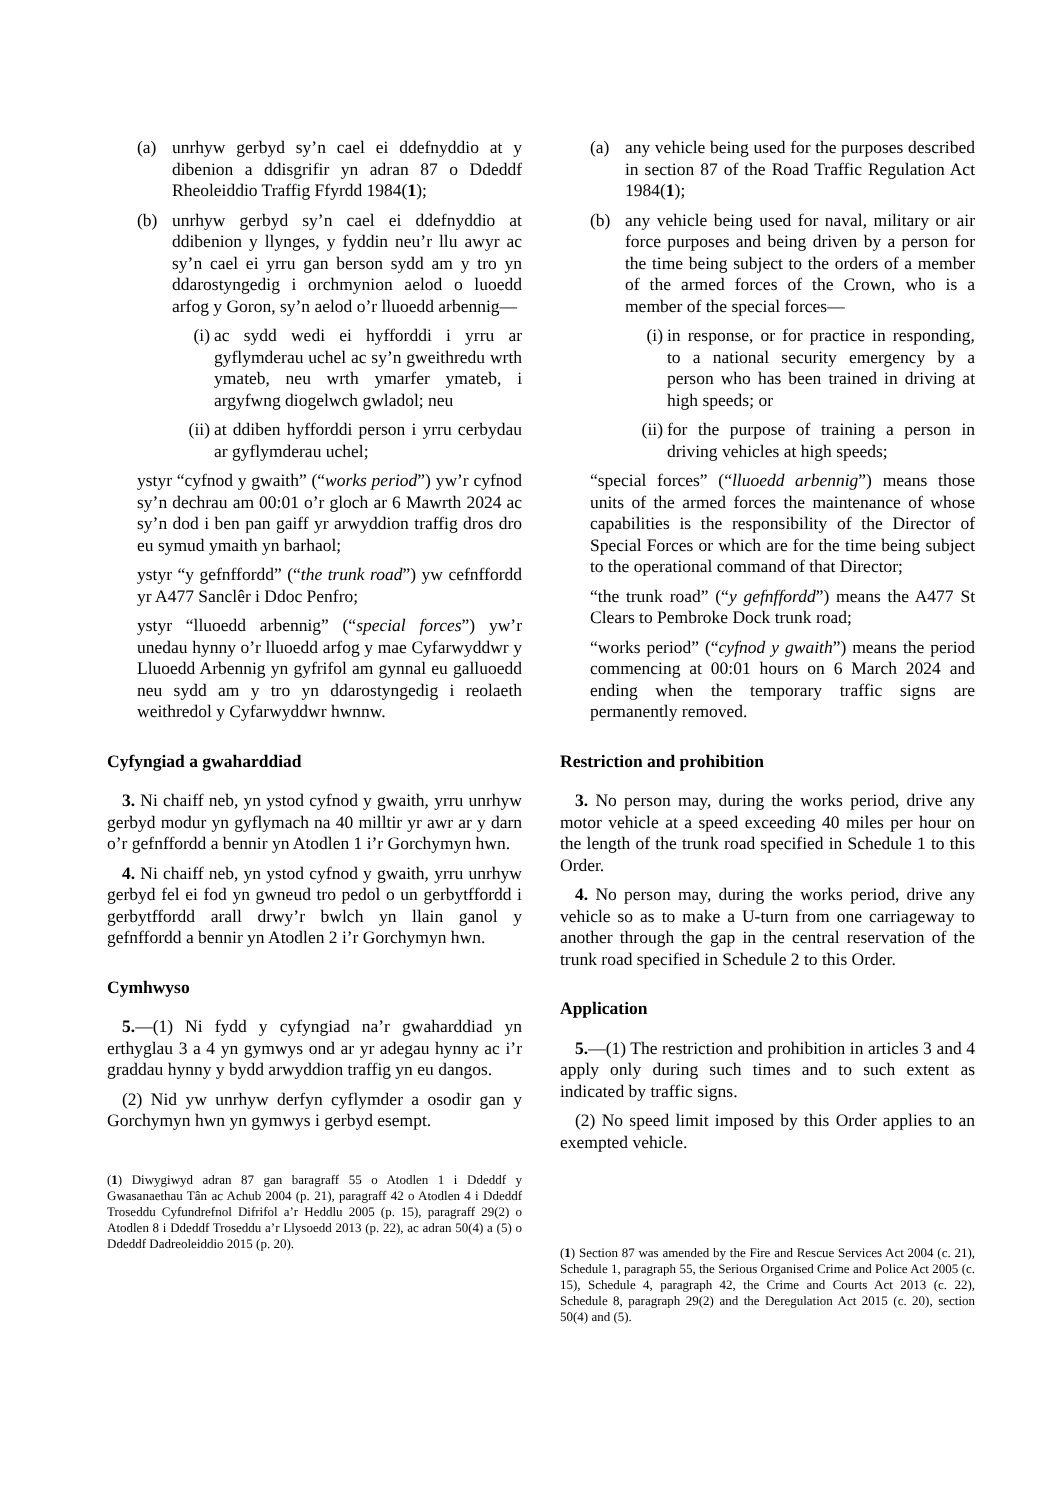(a) unrhyw gerbyd sy’n cael ei ddefnyddio at y dibenion a ddisgrifir yn adran 87 o Ddeddf Rheoleiddio Traffig Ffyrdd 1984(1);
(b) unrhyw gerbyd sy’n cael ei ddefnyddio at ddibenion y llynges, y fyddin neu’r llu awyr ac sy’n cael ei yrru gan berson sydd am y tro yn ddarostyngedig i orchmynion aelod o luoedd arfog y Goron, sy’n aelod o’r lluoedd arbennig—
(i) ac sydd wedi ei hyfforddi i yrru ar gyflymderau uchel ac sy’n gweithredu wrth ymateb, neu wrth ymarfer ymateb, i argyfwng diogelwch gwladol; neu
(ii) at ddiben hyfforddi person i yrru cerbydau ar gyflymderau uchel;
ystyr “cyfnod y gwaith” (“works period”) yw’r cyfnod sy’n dechrau am 00:01 o’r gloch ar 6 Mawrth 2024 ac sy’n dod i ben pan gaiff yr arwyddion traffig dros dro eu symud ymaith yn barhaol;
ystyr “y gefnffordd” (“the trunk road”) yw cefnffordd yr A477 Sanclêr i Ddoc Penfro;
ystyr “lluoedd arbennig” (“special forces”) yw’r unedau hynny o’r lluoedd arfog y mae Cyfarwyddwr y Lluoedd Arbennig yn gyfrifol am gynnal eu galluoedd neu sydd am y tro yn ddarostyngedig i reolaeth weithredol y Cyfarwyddwr hwnnw.
Cyfyngiad a gwaharddiad
3. Ni chaiff neb, yn ystod cyfnod y gwaith, yrru unrhyw gerbyd modur yn gyflymach na 40 milltir yr awr ar y darn o’r gefnffordd a bennir yn Atodlen 1 i’r Gorchymyn hwn.
4. Ni chaiff neb, yn ystod cyfnod y gwaith, yrru unrhyw gerbyd fel ei fod yn gwneud tro pedol o un gerbytffordd i gerbytffordd arall drwy’r bwlch yn llain ganol y gefnffordd a bennir yn Atodlen 2 i’r Gorchymyn hwn.
Cymhwyso
5.—(1) Ni fydd y cyfyngiad na’r gwaharddiad yn erthyglau 3 a 4 yn gymwys ond ar yr adegau hynny ac i’r graddau hynny y bydd arwyddion traffig yn eu dangos.
(2) Nid yw unrhyw derfyn cyflymder a osodir gan y Gorchymyn hwn yn gymwys i gerbyd esempt.
(1) Diwygiwyd adran 87 gan baragraff 55 o Atodlen 1 i Ddeddf y Gwasanaethau Tân ac Achub 2004 (p. 21), paragraff 42 o Atodlen 4 i Ddeddf Troseddu Cyfundrefnol Difrifol a’r Heddlu 2005 (p. 15), paragraff 29(2) o Atodlen 8 i Ddeddf Troseddu a’r Llysoedd 2013 (p. 22), ac adran 50(4) a (5) o Ddeddf Dadreoleiddio 2015 (p. 20).
(a) any vehicle being used for the purposes described in section 87 of the Road Traffic Regulation Act 1984(1);
(b) any vehicle being used for naval, military or air force purposes and being driven by a person for the time being subject to the orders of a member of the armed forces of the Crown, who is a member of the special forces—
(i) in response, or for practice in responding, to a national security emergency by a person who has been trained in driving at high speeds; or
(ii) for the purpose of training a person in driving vehicles at high speeds;
“special forces” (“lluoedd arbennig”) means those units of the armed forces the maintenance of whose capabilities is the responsibility of the Director of Special Forces or which are for the time being subject to the operational command of that Director;
“the trunk road” (“y gefnffordd”) means the A477 St Clears to Pembroke Dock trunk road;
“works period” (“cyfnod y gwaith”) means the period commencing at 00:01 hours on 6 March 2024 and ending when the temporary traffic signs are permanently removed.
Restriction and prohibition
3. No person may, during the works period, drive any motor vehicle at a speed exceeding 40 miles per hour on the length of the trunk road specified in Schedule 1 to this Order.
4. No person may, during the works period, drive any vehicle so as to make a U-turn from one carriageway to another through the gap in the central reservation of the trunk road specified in Schedule 2 to this Order.
Application
5.—(1) The restriction and prohibition in articles 3 and 4 apply only during such times and to such extent as indicated by traffic signs.
(2) No speed limit imposed by this Order applies to an exempted vehicle.
(1) Section 87 was amended by the Fire and Rescue Services Act 2004 (c. 21), Schedule 1, paragraph 55, the Serious Organised Crime and Police Act 2005 (c. 15), Schedule 4, paragraph 42, the Crime and Courts Act 2013 (c. 22), Schedule 8, paragraph 29(2) and the Deregulation Act 2015 (c. 20), section 50(4) and (5).